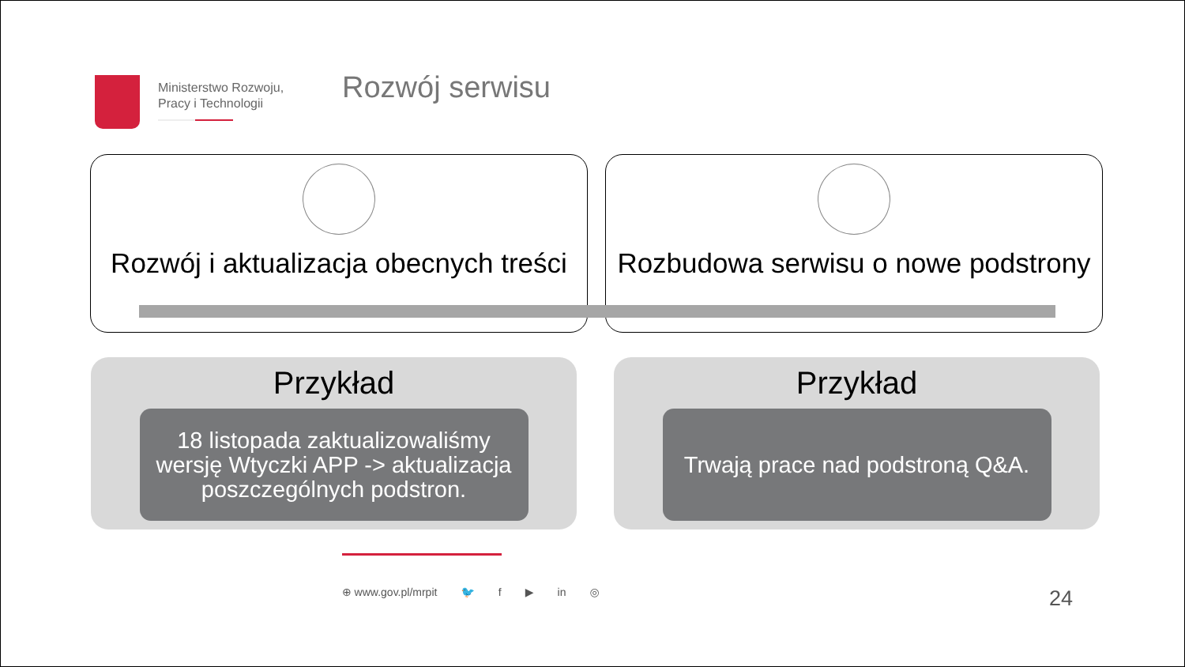Ministerstwo Rozwoju,
Pracy i Technologii
Rozwój serwisu
Rozwój i aktualizacja obecnych treści Rozbudowa serwisu o nowe podstrony
Przykład
18 listopada zaktualizowaliśmy
wersję Wtyczki APP -> aktualizacja
poszczególnych podstron.
Przykład
Trwają prace nad podstroną Q&A.
⊕ www.gov.pl/mrpit 🐦 f ▶ in ◎ 24